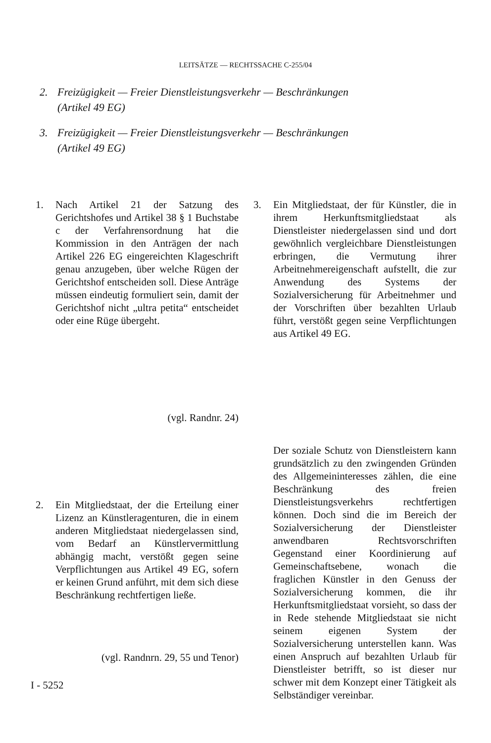LEITSÄTZE — RECHTSSACHE C-255/04
2. Freizügigkeit — Freier Dienstleistungsverkehr — Beschränkungen
(Artikel 49 EG)
3. Freizügigkeit — Freier Dienstleistungsverkehr — Beschränkungen
(Artikel 49 EG)
1. Nach Artikel 21 der Satzung des Gerichtshofes und Artikel 38 § 1 Buchstabe c der Verfahrensordnung hat die Kommission in den Anträgen der nach Artikel 226 EG eingereichten Klageschrift genau anzugeben, über welche Rügen der Gerichtshof entscheiden soll. Diese Anträge müssen eindeutig formuliert sein, damit der Gerichtshof nicht „ultra petita“ entscheidet oder eine Rüge übergeht.
(vgl. Randnr. 24)
2. Ein Mitgliedstaat, der die Erteilung einer Lizenz an Künstleragenturen, die in einem anderen Mitgliedstaat niedergelassen sind, vom Bedarf an Künstlervermittlung abhängig macht, verstößt gegen seine Verpflichtungen aus Artikel 49 EG, sofern er keinen Grund anführt, mit dem sich diese Beschränkung rechtfertigen ließe.
(vgl. Randnrn. 29, 55 und Tenor)
3. Ein Mitgliedstaat, der für Künstler, die in ihrem Herkunftsmitgliedstaat als Dienstleister niedergelassen sind und dort gewöhnlich vergleichbare Dienstleistungen erbringen, die Vermutung ihrer Arbeitnehmereigenschaft aufstellt, die zur Anwendung des Systems der Sozialversicherung für Arbeitnehmer und der Vorschriften über bezahlten Urlaub führt, verstößt gegen seine Verpflichtungen aus Artikel 49 EG.
Der soziale Schutz von Dienstleistern kann grundsätzlich zu den zwingenden Gründen des Allgemeininteresses zählen, die eine Beschränkung des freien Dienstleistungsverkehrs rechtfertigen können. Doch sind die im Bereich der Sozialversicherung der Dienstleister anwendbaren Rechtsvorschriften Gegenstand einer Koordinierung auf Gemeinschaftsebene, wonach die fraglichen Künstler in den Genuss der Sozialversicherung kommen, die ihr Herkunftsmitgliedstaat vorsieht, so dass der in Rede stehende Mitgliedstaat sie nicht seinem eigenen System der Sozialversicherung unterstellen kann. Was einen Anspruch auf bezahlten Urlaub für Dienstleister betrifft, so ist dieser nur schwer mit dem Konzept einer Tätigkeit als Selbständiger vereinbar.
I - 5252